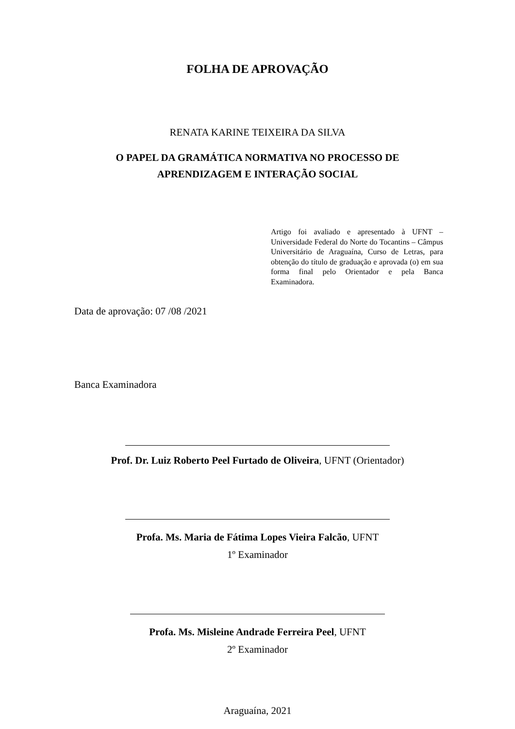FOLHA DE APROVAÇÃO
RENATA KARINE TEIXEIRA DA SILVA
O PAPEL DA GRAMÁTICA NORMATIVA NO PROCESSO DE
APRENDIZAGEM E INTERAÇÃO SOCIAL
Artigo foi avaliado e apresentado à UFNT – Universidade Federal do Norte do Tocantins – Câmpus Universitário de Araguaína, Curso de Letras, para obtenção do título de graduação e aprovada (o) em sua forma final pelo Orientador e pela Banca Examinadora.
Data de aprovação: 07 /08 /2021
Banca Examinadora
Prof. Dr. Luiz Roberto Peel Furtado de Oliveira, UFNT (Orientador)
Profa. Ms. Maria de Fátima Lopes Vieira Falcão, UFNT
1º Examinador
Profa. Ms. Misleine Andrade Ferreira Peel, UFNT
2º Examinador
Araguaína, 2021